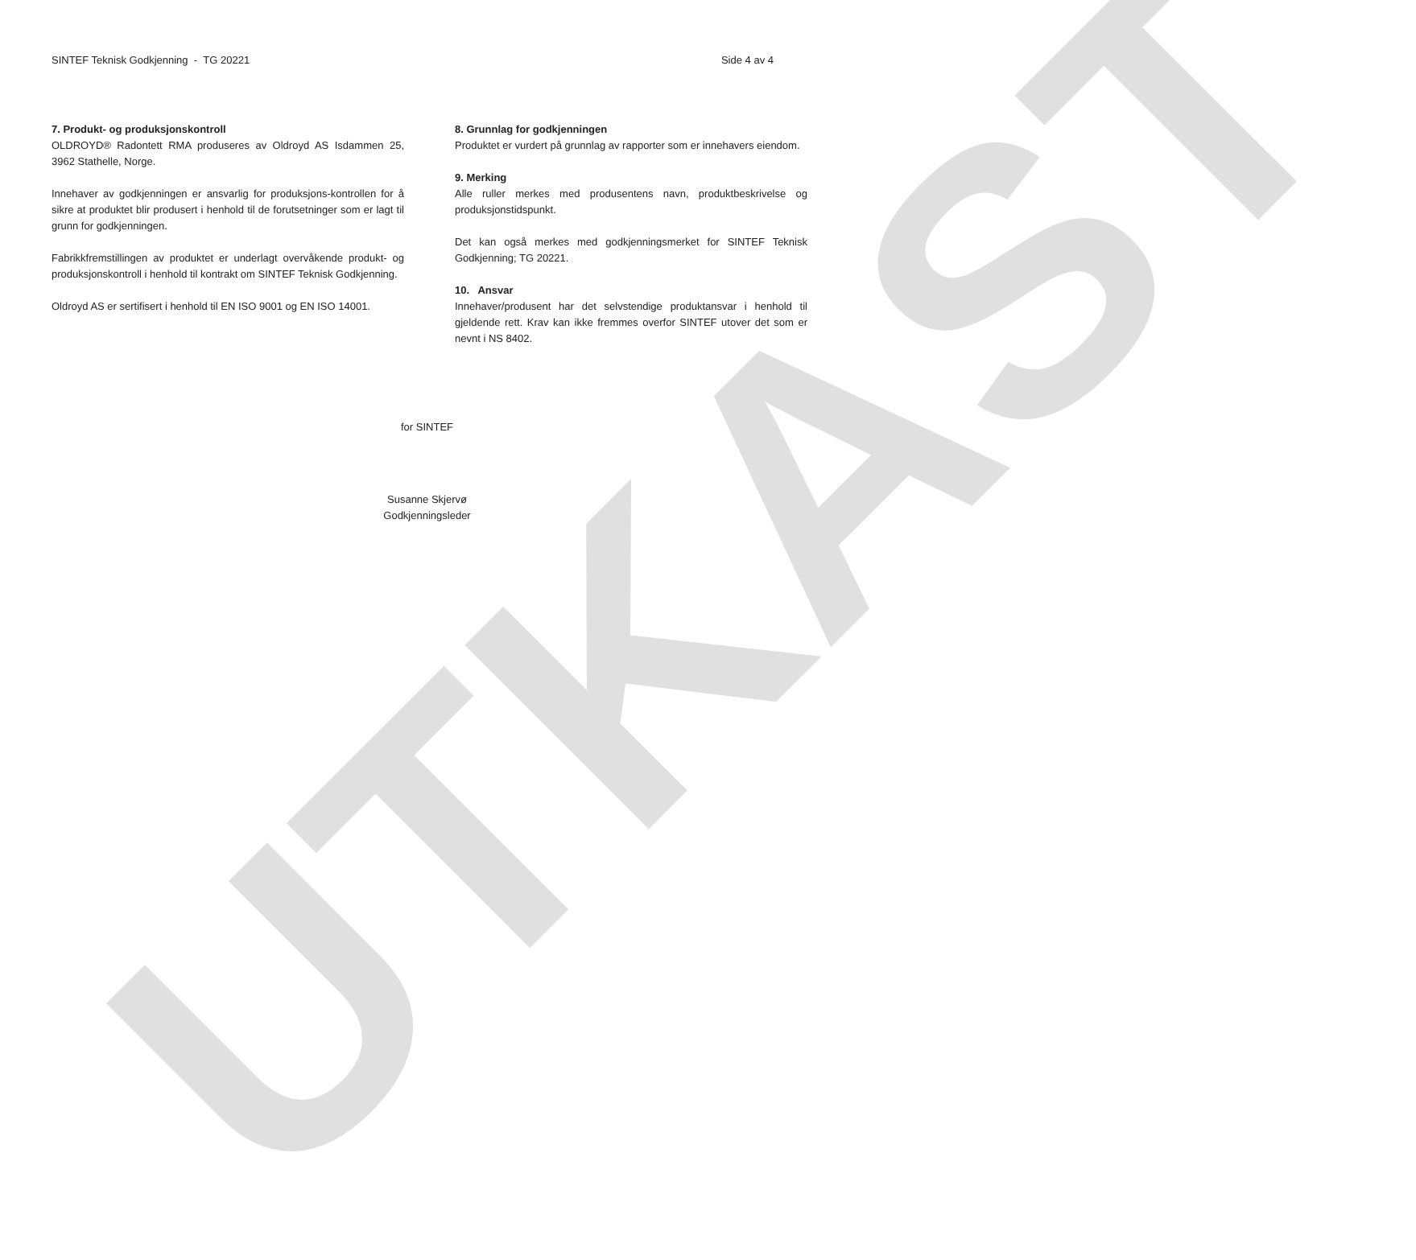UTKAST
SINTEF Teknisk Godkjenning - TG 20221 Side 4 av 4
7. Produkt- og produksjonskontroll
OLDROYD® Radontett RMA produseres av Oldroyd AS Isdammen 25, 3962 Stathelle, Norge.
Innehaver av godkjenningen er ansvarlig for produksjons-kontrollen for å sikre at produktet blir produsert i henhold til de forutsetninger som er lagt til grunn for godkjenningen.
Fabrikkfremstillingen av produktet er underlagt overvåkende produkt- og produksjonskontroll i henhold til kontrakt om SINTEF Teknisk Godkjenning.
Oldroyd AS er sertifisert i henhold til EN ISO 9001 og EN ISO 14001.
8. Grunnlag for godkjenningen
Produktet er vurdert på grunnlag av rapporter som er innehavers eiendom.
9. Merking
Alle ruller merkes med produsentens navn, produktbeskrivelse og produksjonstidspunkt.
Det kan også merkes med godkjenningsmerket for SINTEF Teknisk Godkjenning; TG 20221.
10. Ansvar
Innehaver/produsent har det selvstendige produktansvar i henhold til gjeldende rett. Krav kan ikke fremmes overfor SINTEF utover det som er nevnt i NS 8402.
for SINTEF
Susanne Skjervø
Godkjenningsleder